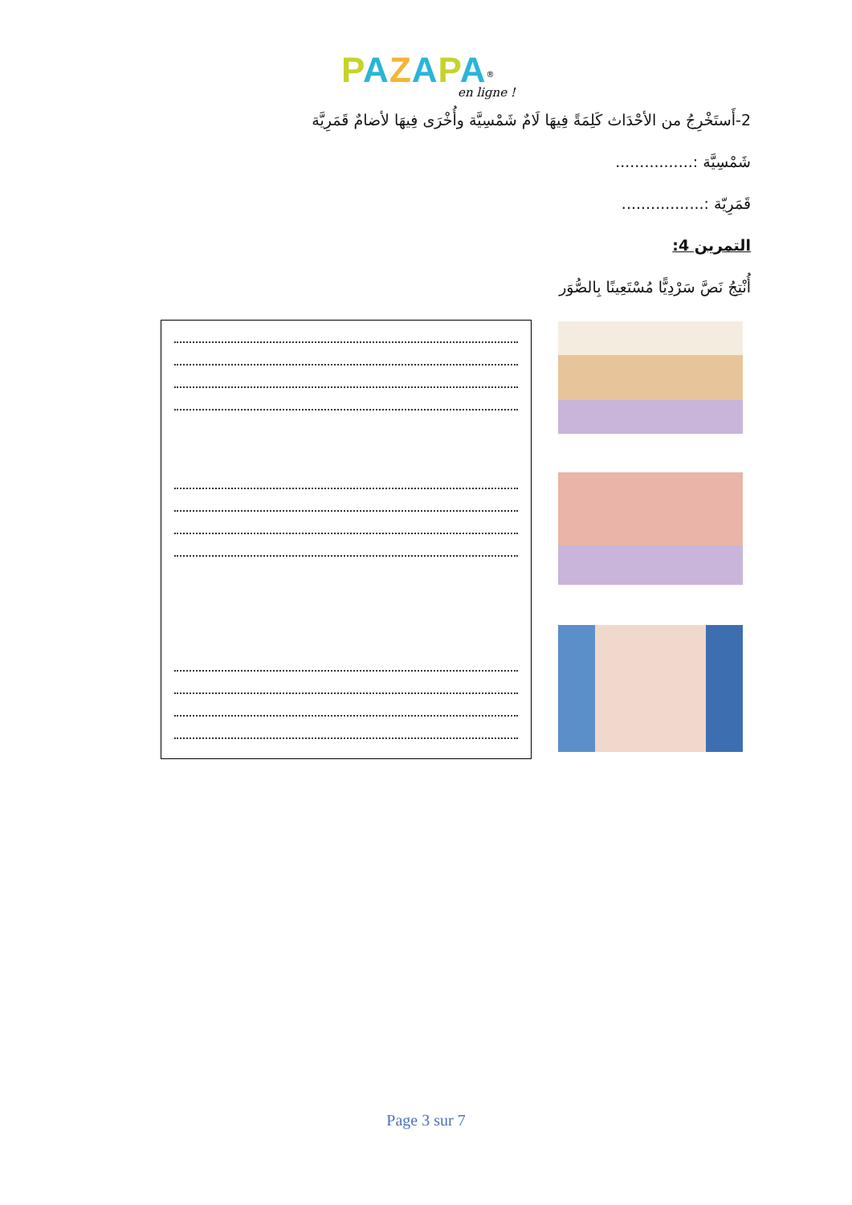PAZAPA<sup>®</sup>
en ligne !
2-أَستَخْرِجُ من الأحْدَاث كَلِمَةً فِيهَا لَامٌ شَمْسِيَّة وأُخْرَى فِيهَا لأضامٌ قَمَرِيَّة
شَمْسِيَّة :................
قَمَرِيّة :.................
التمرين 4:
أُنْتِجُ نَصَّ سَرْدِيًّا مُسْتَعِينًا بِالصُّوَر
.
.
.
.
.
.
.
.
.
.
.
.
Page 3 sur 7